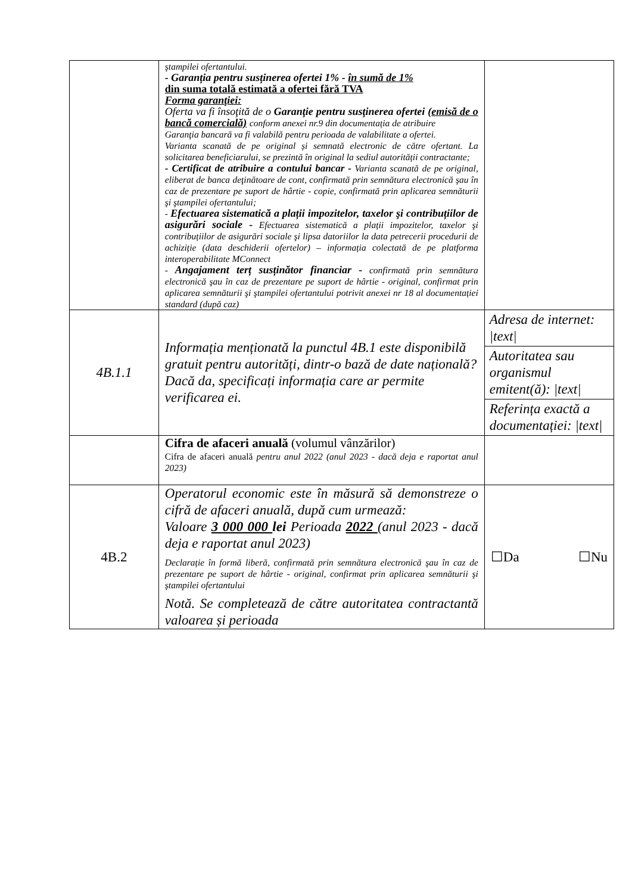| | ştampilei ofertantului. - Garanția pentru susținerea ofertei 1% - în sumă de 1% din suma totală estimată a ofertei fără TVA Forma garanţiei: Oferta va fi însoţită de o Garanţie pentru susţinerea ofertei (emisă de o bancă comercială) conform anexei nr.9 din documentația de atribuire Garanţia bancară va fi valabilă pentru perioada de valabilitate a ofertei. Varianta scanată de pe original și semnată electronic de către ofertant. La solicitarea beneficiarului, se prezintă în original la sediul autorității contractante; - Certificat de atribuire a contului bancar - Varianta scanată de pe original, eliberat de banca deţinătoare de cont, confirmată prin semnătura electronică şau în caz de prezentare pe suport de hârtie - copie, confirmată prin aplicarea semnăturii şi ştampilei ofertantului; - Efectuarea sistematică a plații impozitelor, taxelor şi contribuțiilor de asigurări sociale - Efectuarea sistematică a plații impozitelor, taxelor şi contribuțiilor de asigurări sociale şi lipsa datoriilor la data petrecerii procedurii de achiziție (data deschiderii ofertelor) – informația colectată de pe platforma interoperabilitate MConnect - Angajament terț susținător financiar - confirmată prin semnătura electronică şau în caz de prezentare pe suport de hârtie - original, confirmat prin aplicarea semnăturii şi ştampilei ofertantului potrivit anexei nr 18 al documentației standard (după caz) | |
| 4B.1.1 | Informația menționată la punctul 4B.1 este disponibilă gratuit pentru autorități, dintr-o bază de date națională? Dacă da, specificați informația care ar permite verificarea ei. | / Adresa de internet: /text/ / / Autoritatea sau organismul emitent(ă): /text/ / / Referința exactă a documentației: /text/ / |
| | Cifra de afaceri anuală (volumul vânzărilor) Cifra de afaceri anuală pentru anul 2022 (anul 2023 - dacă deja e raportat anul 2023) | |
| 4B.2 | Operatorul economic este în măsură să demonstreze o cifră de afaceri anuală, după cum urmează: Valoare 3 000 000 lei Perioada 2022 (anul 2023 - dacă deja e raportat anul 2023) Declarație în formă liberă, confirmată prin semnătura electronică şau în caz de prezentare pe suport de hârtie - original, confirmat prin aplicarea semnăturii şi ştampilei ofertantului Notă. Se completează de către autoritatea contractantă valoarea și perioada | ☐Da ☐Nu |